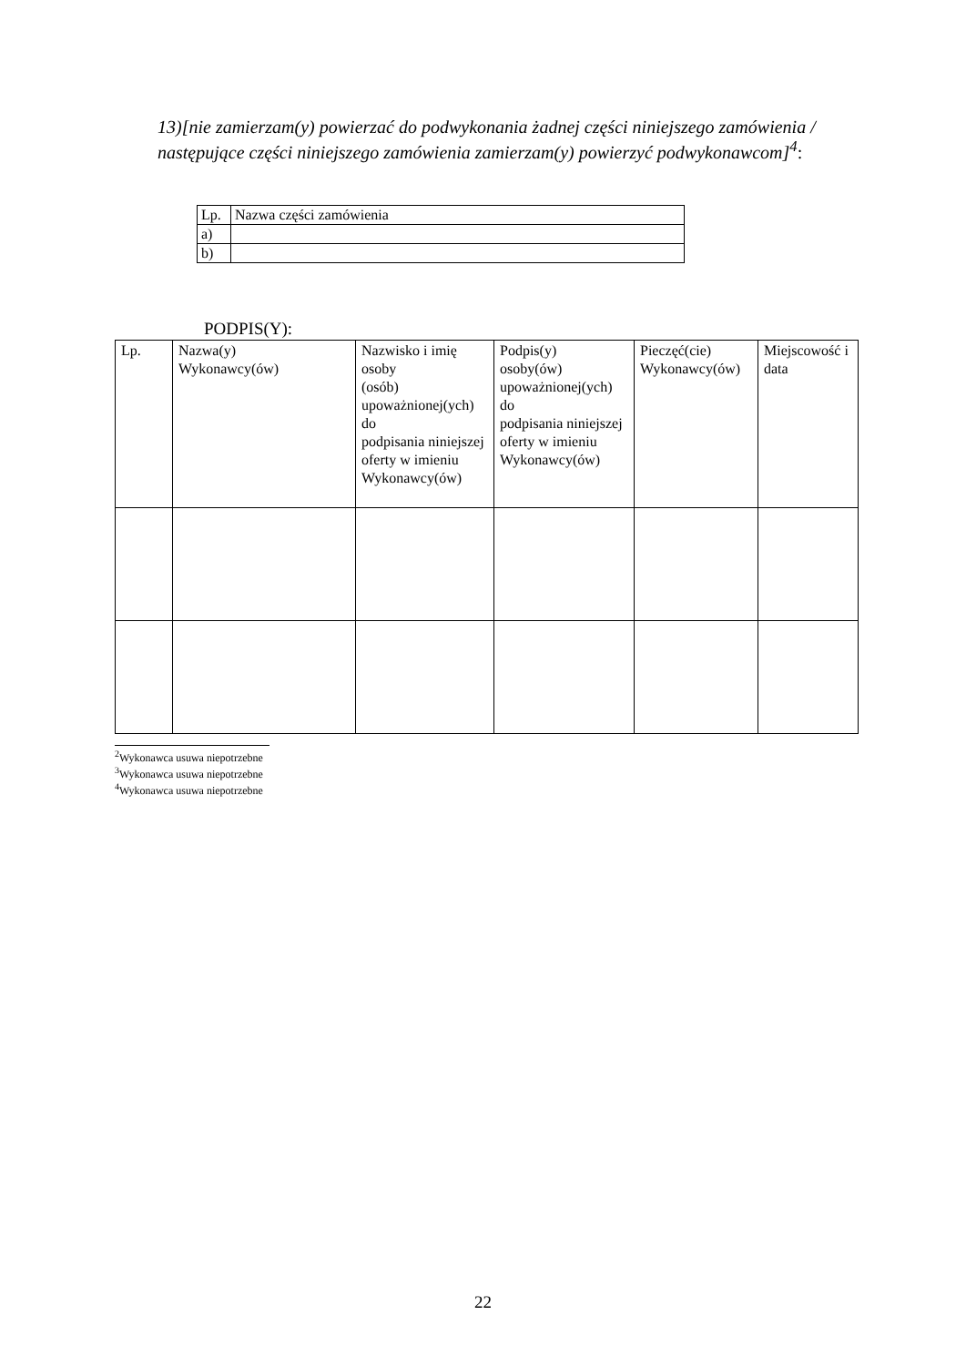13)[nie zamierzam(y) powierzać do podwykonania żadnej części niniejszego zamówienia / następujące części niniejszego zamówienia zamierzam(y) powierzyć podwykonawcom]<sup>4</sup>:
| Lp. | Nazwa części zamówienia |
| a) | |
| b) | |
PODPIS(Y):
| Lp. | Nazwa(y) Wykonawcy(ów) | Nazwisko i imię osoby (osób) upoważnionej(ych) do podpisania niniejszej oferty w imieniu Wykonawcy(ów) | Podpis(y) osoby(ów) upoważnionej(ych) do podpisania niniejszej oferty w imieniu Wykonawcy(ów) | Pieczęć(cie) Wykonawcy(ów) | Miejscowość i data |
<sup>2</sup> Wykonawca usuwa niepotrzebne
<sup>3</sup> Wykonawca usuwa niepotrzebne
<sup>4</sup> Wykonawca usuwa niepotrzebne
22